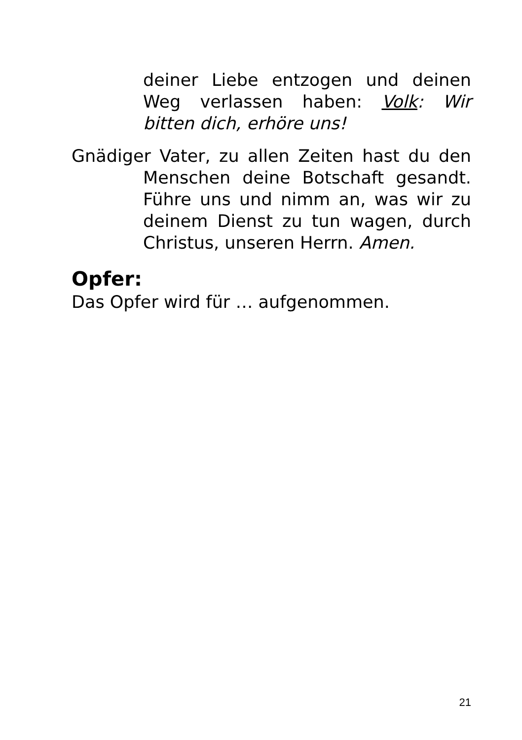deiner Liebe entzogen und deinen Weg verlassen haben: Volk: Wir bitten dich, erhöre uns!
Gnädiger Vater, zu allen Zeiten hast du den Menschen deine Botschaft gesandt. Führe uns und nimm an, was wir zu deinem Dienst zu tun wagen, durch Christus, unseren Herrn. Amen.
Opfer:
Das Opfer wird für … aufgenommen.
21